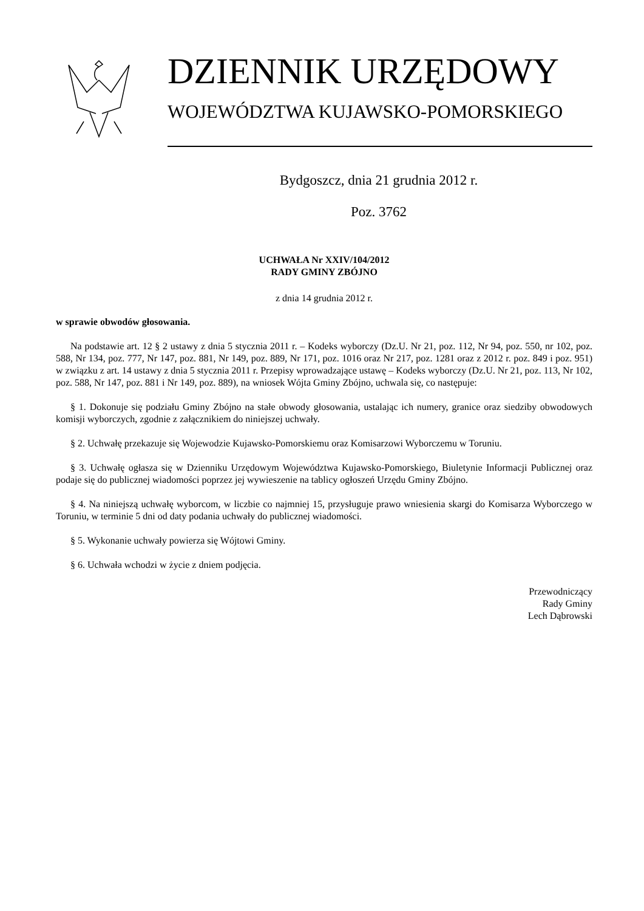DZIENNIK URZĘDOWY
WOJEWÓDZTWA KUJAWSKO-POMORSKIEGO
Bydgoszcz, dnia 21 grudnia 2012 r.
Poz. 3762
UCHWAŁA Nr XXIV/104/2012
RADY GMINY ZBÓJNO
z dnia 14 grudnia 2012 r.
w sprawie obwodów głosowania.
Na podstawie art. 12 § 2 ustawy z dnia 5 stycznia 2011 r. – Kodeks wyborczy (Dz.U. Nr 21, poz. 112, Nr 94, poz. 550, nr 102, poz. 588, Nr 134, poz. 777, Nr 147, poz. 881, Nr 149, poz. 889, Nr 171, poz. 1016 oraz Nr 217, poz. 1281 oraz z 2012 r. poz. 849 i poz. 951) w związku z art. 14 ustawy z dnia 5 stycznia 2011 r. Przepisy wprowadzające ustawę – Kodeks wyborczy (Dz.U. Nr 21, poz. 113, Nr 102, poz. 588, Nr 147, poz. 881 i Nr 149, poz. 889), na wniosek Wójta Gminy Zbójno, uchwala się, co następuje:
§ 1. Dokonuje się podziału Gminy Zbójno na stałe obwody głosowania, ustalając ich numery, granice oraz siedziby obwodowych komisji wyborczych, zgodnie z załącznikiem do niniejszej uchwały.
§ 2. Uchwałę przekazuje się Wojewodzie Kujawsko-Pomorskiemu oraz Komisarzowi Wyborczemu w Toruniu.
§ 3. Uchwałę ogłasza się w Dzienniku Urzędowym Województwa Kujawsko-Pomorskiego, Biuletynie Informacji Publicznej oraz podaje się do publicznej wiadomości poprzez jej wywieszenie na tablicy ogłoszeń Urzędu Gminy Zbójno.
§ 4. Na niniejszą uchwałę wyborcom, w liczbie co najmniej 15, przysługuje prawo wniesienia skargi do Komisarza Wyborczego w Toruniu, w terminie 5 dni od daty podania uchwały do publicznej wiadomości.
§ 5. Wykonanie uchwały powierza się Wójtowi Gminy.
§ 6. Uchwała wchodzi w życie z dniem podjęcia.
Przewodniczący
Rady Gminy
Lech Dąbrowski